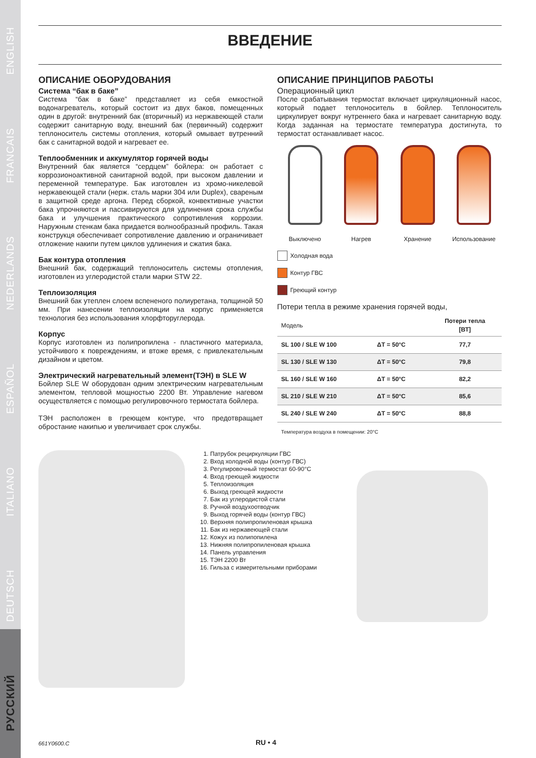ENGLISH
FRANCAIS
NEDERLANDS
ESPAÑOL
ITALIANO
DEUTSCH
РУССКИЙ
ВВЕДЕНИЕ
ОПИСАНИЕ ОБОРУДОВАНИЯ
Система “бак в баке”
Система “бак в баке” представляет из себя емкостной водонагреватель, который состоит из двух баков, помещенных один в другой: внутренний бак (вторичный) из нержавеющей стали содержит санитарную воду, внешний бак (первичный) содержит теплоноситель системы отопления, который омывает вутренний бак с санитарной водой и нагревает ее.
Теплообменник и аккумулятор горячей воды
Внутренний бак является “сердцем” бойлера: он работает с коррозионоактивной санитарной водой, при высоком давлении и переменной температуре. Бак изготовлен из хромо-никелевой нержавеющей стали (нерж. сталь марки 304 или Duplex), свареным в защитной среде аргона. Перед сборкой, конвективные участки бака упрочняются и пассивируются для удлинения срока службы бака и улучшения практического сопротивления коррозии. Наружным стенкам бака придается волнообразный профиль. Такая конструкця обеспечивает сопротивление давлению и ограничивает отложение накипи путем циклов удлинения и сжатия бака.
Бак контура отопления
Внешний бак, содержащий теплоноситель системы отопления, изготовлен из углеродистой стали марки STW 22.
Теплоизоляция
Внешний бак утеплен слоем вспененого полиуретана, толщиной 50 мм. При нанесении теплоизоляции на корпус применяется технология без использования хлорфторуглерода.
Корпус
Корпус изготовлен из полипропилена - пластичного материала, устойчивого к повреждениям, и втоже время, с привлекательным дизайном и цветом.
Электрический нагревательный элемент(ТЭН) в SLE W
Бойлер SLE W оборудован одним электрическим нагревательным элементом, тепловой мощностью 2200 Вт. Управление нагевом осуществляется с помощью регулировочного термостата бойлера.
ТЭН расположен в греющем контуре, что предотвращает обростание накипью и увеличивает срок службы.
ОПИСАНИЕ ПРИНЦИПОВ РАБОТЫ
Операционный цикл
После срабатывания термостат включает циркуляционный насос, который подает теплоноситель в бойлер. Теплоноситель циркулирует вокруг нутреннего бака и нагревает санитарную воду. Когда заданная на термостате температура достигнута, то термостат останавливает насос.
Выключено Нагрев Хранение Использование
Холодная вода
Контур ГВС
Греющий контур
Потери тепла в режиме хранения горячей воды,
| Модель | | Потери тепла [ВТ] |
| --- | --- | --- |
| SL 100 / SLE W 100 | ΔT = 50°C | 77,7 |
| SL 130 / SLE W 130 | ΔT = 50°C | 79,8 |
| SL 160 / SLE W 160 | ΔT = 50°C | 82,2 |
| SL 210 / SLE W 210 | ΔT = 50°C | 85,6 |
| SL 240 / SLE W 240 | ΔT = 50°C | 88,8 |
Температура воздуха в помещении: 20°C
1. Патрубок рециркуляции ГВС
2. Вход холодной воды (контур ГВС)
3. Регулировочный термостат 60-90°C
4. Вход греющей жидкости
5. Теплоизоляция
6. Выход греющей жидкости
7. Бак из углеродистой стали
8. Ручной воздухоотводчик
9. Выход горячей воды (контур ГВС)
10. Верхняя полипропиленовая крышка
11. Бак из нержавеющей стали
12. Кожух из полипопилена
13. Нижняя полипропиленовая крышка
14. Панель управления
15. ТЭН 2200 Вт
16. Гильза с измерительными приборами
661Y0600.C RU • 4